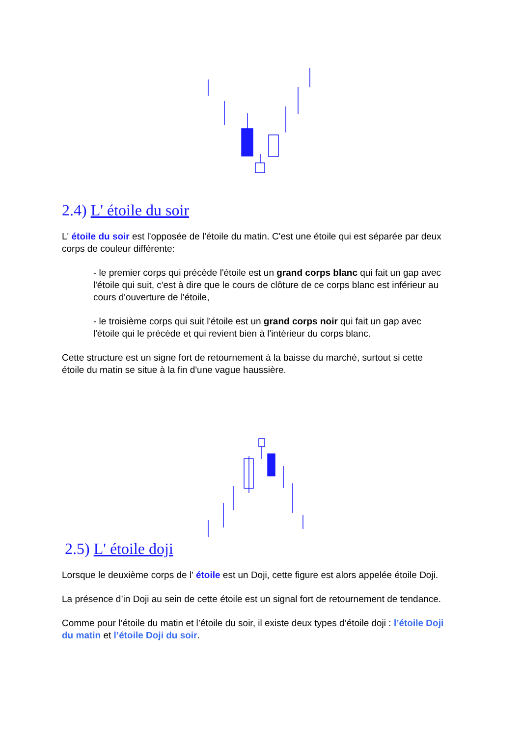2.4) L' étoile du soir
L' étoile du soir est l'opposée de l'étoile du matin. C'est une étoile qui est séparée par deux corps de couleur différente:
- le premier corps qui précède l'étoile est un grand corps blanc qui fait un gap avec l'étoile qui suit, c'est à dire que le cours de clôture de ce corps blanc est inférieur au cours d'ouverture de l'étoile,
- le troisième corps qui suit l'étoile est un grand corps noir qui fait un gap avec l'étoile qui le précède et qui revient bien à l'intérieur du corps blanc.
Cette structure est un signe fort de retournement à la baisse du marché, surtout si cette étoile du matin se situe à la fin d'une vague haussière.
2.5) L' étoile doji
Lorsque le deuxième corps de l' étoile est un Doji, cette figure est alors appelée étoile Doji.
La présence d’in Doji au sein de cette étoile est un signal fort de retournement de tendance.
Comme pour l’étoile du matin et l’étoile du soir, il existe deux types d’étoile doji : l’étoile Doji du matin et l’étoile Doji du soir.